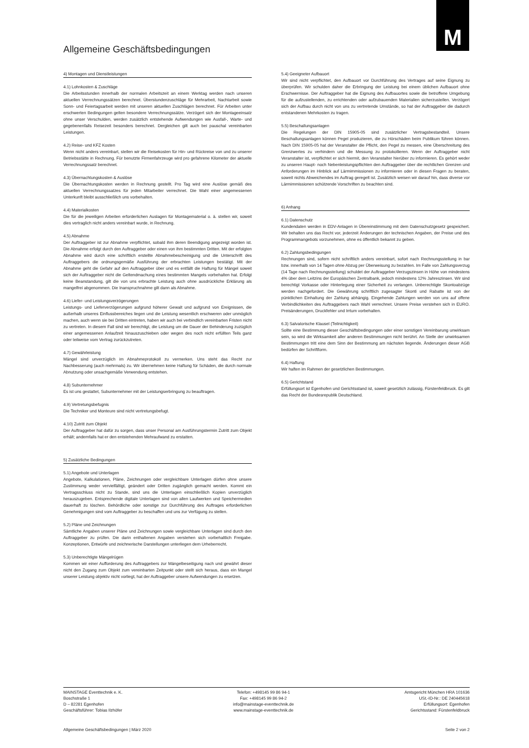M
Allgemeine Geschäftsbedingungen
4) Montagen und Dienstleistungen
4.1) Lohnkosten & Zuschläge
Die Arbeitsstunden innerhalb der normalen Arbeitszeit an einem Werktag werden nach unseren aktuellen Verrechnungssätzen berechnet. Überstundenzuschläge für Mehrarbeit, Nachtarbeit sowie Sonn- und Feiertagsarbeit werden mit unseren aktuellen Zuschlägen berechnet. Für Arbeiten unter erschwerten Bedingungen gelten besondere Verrechnungssätze. Verzögert sich der Montageeinsatz ohne unser Verschulden, werden zusätzlich entstehende Aufwendungen wie Ausfall-, Warte- und gegebenenfalls Reisezeit besonders berechnet. Dergleichen gilt auch bei pauschal vereinbarten Leistungen.
4.2) Reise- und KFZ Kosten
Wenn nicht anders vereinbart, stellen wir die Reisekosten für Hin- und Rückreise von und zu unserer Betriebsstätte in Rechnung. Für benutzte Firmenfahrzeuge wird pro gefahrene Kilometer der aktuelle Verrechnungssatz berechnet.
4.3) Übernachtungskosten & Auslöse
Die Übernachtungskosten werden in Rechnung gestellt. Pro Tag wird eine Auslöse gemäß des aktuellen Verrechnungssatzes für jeden Mitarbeiter verrechnet. Die Wahl einer angemessenen Unterkunft bleibt ausschließlich uns vorbehalten.
4.4) Materialkosten
Die für die jeweiligen Arbeiten erforderlichen Auslagen für Montagematerial o. ä. stellen wir, soweit dies vertraglich nicht anders vereinbart wurde, in Rechnung.
4.5) Abnahme
Der Auftraggeber ist zur Abnahme verpflichtet, sobald ihm deren Beendigung angezeigt worden ist. Die Abnahme erfolgt durch den Auftraggeber oder einen von ihm bestimmten Dritten. Mit der erfolgten Abnahme wird durch eine schriftlich erstellte Abnahmebescheinigung und die Unterschrift des Auftraggebers die ordnungsgemäße Ausführung der erbrachten Leistungen bestätigt. Mit der Abnahme geht die Gefahr auf den Auftraggeber über und es entfällt die Haftung für Mängel soweit sich der Auftraggeber nicht die Geltendmachung eines bestimmten Mangels vorbehalten hat. Erfolgt keine Beanstandung, gilt die von uns erbrachte Leistung auch ohne ausdrückliche Erklärung als mangelfrei abgenommen. Die Inanspruchnahme gilt dann als Abnahme.
4.6) Liefer- und Leistungsverzögerungen
Leistungs- und Lieferverzögerungen aufgrund höherer Gewalt und aufgrund von Ereignissen, die außerhalb unseres Einflussbereiches liegen und die Leistung wesentlich erschweren oder unmöglich machen, auch wenn sie bei Dritten eintreten, haben wir auch bei verbindlich vereinbarten Fristen nicht zu vertreten. In diesem Fall sind wir berechtigt, die Leistung um die Dauer der Behinderung zuzüglich einer angemessenen Anlaufzeit hinauszuschieben oder wegen des noch nicht erfüllten Teils ganz oder teilweise vom Vertrag zurückzutreten.
4.7) Gewährleistung
Mängel sind unverzüglich im Abnahmeprotokoll zu vermerken. Uns steht das Recht zur Nachbesserung (auch mehrmals) zu. Wir übernehmen keine Haftung für Schäden, die durch normale Abnutzung oder unsachgemäße Verwendung entstehen.
4.8) Subunternehmer
Es ist uns gestattet, Subunternehmer mit der Leistungserbringung zu beauftragen.
4.9) Vertretungsbefugnis
Die Techniker und Monteure sind nicht vertretungsbefugt.
4.10) Zutritt zum Objekt
Der Auftraggeber hat dafür zu sorgen, dass unser Personal am Ausführungstermin Zutritt zum Objekt erhält; andernfalls hat er den entstehenden Mehraufwand zu erstatten.
5) Zusätzliche Bedingungen
5.1) Angebote und Unterlagen
Angebote, Kalkulationen, Pläne, Zeichnungen oder vergleichbare Unterlagen dürfen ohne unsere Zustimmung weder vervielfältigt, geändert oder Dritten zugänglich gemacht werden. Kommt ein Vertragsschluss nicht zu Stande, sind uns die Unterlagen einschließlich Kopien unverzüglich herauszugeben. Entsprechende digitale Unterlagen sind von allen Laufwerken und Speichermedien dauerhaft zu löschen. Behördliche oder sonstige zur Durchführung des Auftrages erforderlichen Genehmigungen sind vom Auftraggeber zu beschaffen und uns zur Verfügung zu stellen.
5.2) Pläne und Zeichnungen
Sämtliche Angaben unserer Pläne und Zeichnungen sowie vergleichbare Unterlagen sind durch den Auftraggeber zu prüfen. Die darin enthaltenen Angaben verstehen sich vorbehaltlich Freigabe. Konzeptionen, Entwürfe und zeichnerische Darstellungen unterliegen dem Urheberrecht.
5.3) Unberechtigte Mängelrügen
Kommen wir einer Aufforderung des Auftraggebers zur Mängelbeseitigung nach und gewährt dieser nicht den Zugang zum Objekt zum vereinbarten Zeitpunkt oder stellt sich heraus, dass ein Mangel unserer Leistung objektiv nicht vorliegt, hat der Auftraggeber unsere Aufwendungen zu ersetzen.
5.4) Geeigneter Aufbauort
Wir sind nicht verpflichtet, den Aufbauort vor Durchführung des Vertrages auf seine Eignung zu überprüfen. Wir schulden daher die Erbringung der Leistung bei einem üblichen Aufbauort ohne Erschwernisse. Der Auftraggeber hat die Eignung des Aufbauortes sowie die betroffene Umgebung für die aufzustellenden, zu errichtenden oder aufzubauenden Materialien sicherzustellen. Verzögert sich der Aufbau durch nicht von uns zu vertretende Umstände, so hat der Auftraggeber die dadurch entstandenen Mehrkosten zu tragen.
5.5) Beschallungsanlagen
Die Regelungen der DIN 15905-05 sind zusätzlicher Vertragsbestandteil. Unsere Beschallungsanlagen können Pegel produzieren, die zu Hörschäden beim Publikum führen können. Nach DIN 15905-05 hat der Veranstalter die Pflicht, den Pegel zu messen, eine Überschreitung des Grenzwertes zu verhindern und die Messung zu protokollieren. Wenn der Auftraggeber nicht Veranstalter ist, verpflichtet er sich hiermit, den Veranstalter hierüber zu informieren. Es gehört weder zu unseren Haupt- noch Nebenleistungspflichten den Auftraggeber über die rechtlichen Grenzen und Anforderungen im Hinblick auf Lärmimmissionen zu informieren oder in diesen Fragen zu beraten, soweit nichts Abweichendes im Auftrag geregelt ist. Zusätzlich weisen wir darauf hin, dass diverse vor Lärmimmissionen schützende Vorschriften zu beachten sind.
6) Anhang
6.1) Datenschutz
Kundendaten werden in EDV-Anlagen in Übereinstimmung mit dem Datenschutzgesetz gespeichert. Wir behalten uns das Recht vor, jederzeit Änderungen der technischen Angaben, der Preise und des Programmangebots vorzunehmen, ohne es öffentlich bekannt zu geben.
6.2) Zahlungsbedingungen
Rechnungen sind, sofern nicht schriftlich anders vereinbart, sofort nach Rechnungsstellung in bar bzw. innerhalb von 14 Tagen ohne Abzug per Überweisung zu bezahlen. Im Falle von Zahlungsverzug (14 Tage nach Rechnungsstellung) schuldet der Auftraggeber Verzugszinsen in Höhe von mindestens 4% über dem Leitzins der Europäischen Zentralbank, jedoch mindestens 12% Jahreszinsen. Wir sind berechtigt Vorkasse oder Hinterlegung einer Sicherheit zu verlangen. Unberechtigte Skontoabzüge werden nachgefordert. Die Gewährung schriftlich zugesagter Skonti und Rabatte ist von der pünktlichen Einhaltung der Zahlung abhängig. Eingehende Zahlungen werden von uns auf offene Verbindlichkeiten des Auftraggebers nach Wahl verrechnet. Unsere Preise verstehen sich in EURO. Preisänderungen, Druckfehler und Irrtum vorbehalten.
6.3) Salvatorische Klausel (Teilnichtigkeit)
Sollte eine Bestimmung dieser Geschäftsbedingungen oder einer sonstigen Vereinbarung unwirksam sein, so wird die Wirksamkeit aller anderen Bestimmungen nicht berührt. An Stelle der unwirksamen Bestimmungen tritt eine dem Sinn der Bestimmung am nächsten liegende. Änderungen dieser AGB bedürfen der Schriftform.
6.4) Haftung
Wir haften im Rahmen der gesetzlichen Bestimmungen.
6.5) Gerichtstand
Erfüllungsort ist Egenhofen und Gerichtsstand ist, soweit gesetzlich zulässig, Fürstenfeldbruck. Es gilt das Recht der Bundesrepublik Deutschland.
MAINSTAGE Eventtechnik e. K.
Boschstraße 1
D – 82281 Egenhofen
Geschäftsführer: Tobias Ilzhöfer
Telefon: +498145 99 86 94-1
Fax: +498145 99 86 94-2
info@mainstage-eventtechnik.de
www.mainstage-eventtechnik.de
Amtsgericht München HRA 101636
USt.-ID-Nr.: DE 240445618
Erfüllungsort: Egenhofen
Gerichtsstand: Fürstenfeldbruck
Allgemeine Geschäftsbedingungen | März 2020 Seite 2 von 2